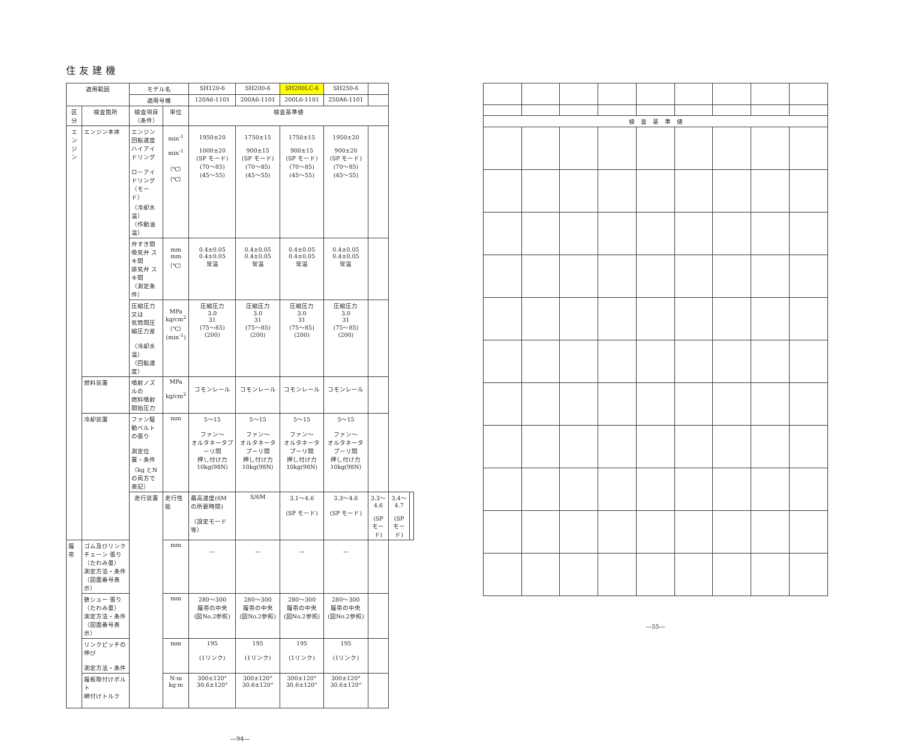住友建機
| 適用範囲 | | モデル名 | | SH120-6 | SH200-6 | SH200LC-6 | SH250-6 | | | |
| --- | --- | --- | --- | --- | --- | --- | --- | --- | --- | --- |
| | | 適用号機 | | 120A6-1101 | 200A6-1101 | 200L6-1101 | 250A6-1101 | | | |
| 区分 | 検査箇所 | 検査項目（条件） | 単位 | 検査基準値 | | | | | | |
| エンジン | エンジン本体 | エンジン回転速度 ハイアイドリング ローアイドリング （モード） （冷却水温） （作動油温） | min<sup>-1</sup> min<sup>-1</sup> （℃） （℃） | 1950±20 1000±20 (SP モード) (70～85) (45～55) | 1750±15 900±15 (SP モード) (70～85) (45～55) | 1750±15 900±15 (SP モード) (70～85) (45～55) | 1950±20 900±20 (SP モード) (70～85) (45～55) | | | |
| | | 弁すき間 吸気弁 スキ間 排気弁 スキ間 （測定条件） | mm mm （℃） | 0.4±0.05 0.4±0.05 常温 | 0.4±0.05 0.4±0.05 常温 | 0.4±0.05 0.4±0.05 常温 | 0.4±0.05 0.4±0.05 常温 | | | |
| | | 圧縮圧力又は 気筒間圧縮圧力差 （冷却水温） （回転速度） | MPa kg/cm<sup>2</sup> （℃） (min<sup>-1</sup>) | 圧縮圧力 3.0 31 (75～85) (200) | 圧縮圧力 3.0 31 (75～85) (200) | 圧縮圧力 3.0 31 (75～85) (200) | 圧縮圧力 3.0 31 (75～85) (200) | | | |
| | 燃料装置 | 噴射ノズルの 燃料噴射開始圧力 | MPa kg/cm<sup>2</sup> | コモンレール | コモンレール | コモンレール | コモンレール | | | |
| | 冷却装置 | ファン駆動ベルトの張り 測定位置・条件 （kg とNの両方で表記） | mm | 5～15 ファン～ オルタネータプーリ間 押し付け力 10kg(98N) | 5～15 ファン～ オルタネータプーリ間 押し付け力 10kg(98N) | 5～15 ファン～ オルタネータプーリ間 押し付け力 10kg(98N) | 5～15 ファン～ オルタネータプーリ間 押し付け力 10kg(98N) | | | |
| | | 走行装置 | 走行性能 | 最高速度(6M の所要時間) （設定モード等） | S/6M | 3.1～4.6 (SP モード) | 3.3～4.6 (SP モード) | 3.3～4.6 (SP モード) | 3.4～4.7 (SP モード) | |
| 履帯 | ゴム及びリンクチェーン 張り（たわみ量） 測定方法・条件 （図面番号表示） | | mm | — | — | — | — | | | |
| | 鉄シュー 張り（たわみ量） 測定方法・条件 （図面番号表示） | | mm | 280～300 履帯の中央 (図No.2参照) | 280～300 履帯の中央 (図No.2参照) | 280～300 履帯の中央 (図No.2参照) | 280～300 履帯の中央 (図No.2参照) | | | |
| | リンクピッチの伸び 測定方法・条件 | | mm | 195 (1リンク) | 195 (1リンク) | 195 (1リンク) | 195 (1リンク) | | | |
| | 履板取付けボルト 締付けトルク | | N·m kg·m | 300±120° 30.6±120° | 300±120° 30.6±120° | 300±120° 30.6±120° | 300±120° 30.6±120° | | | |
—94—
| 検 査 基 準 値 | | | | | | | | |
—55—